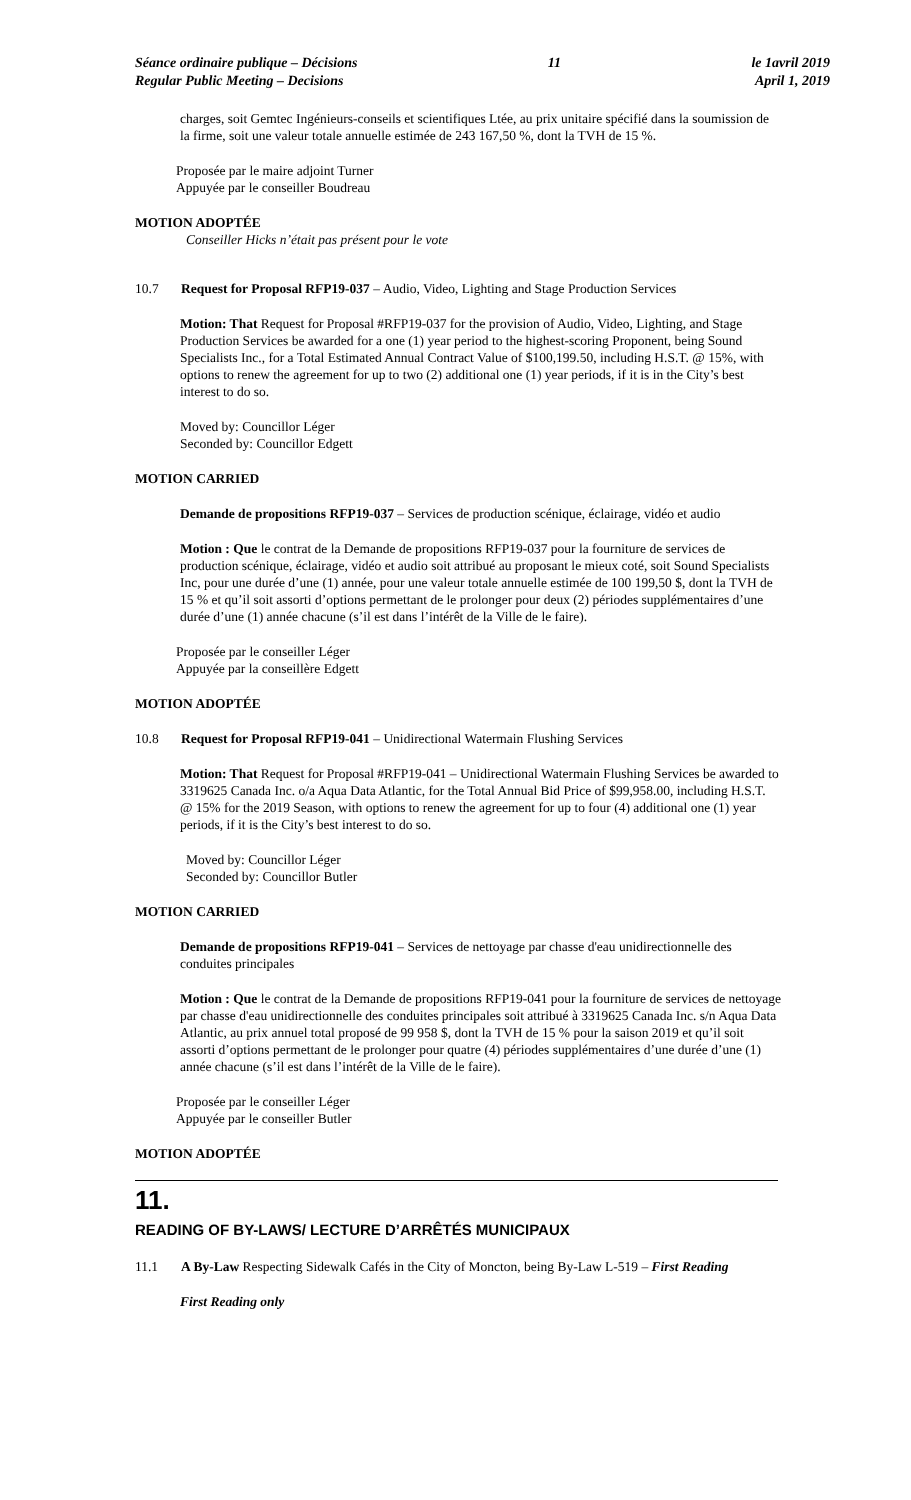Séance ordinaire publique – Décisions
Regular Public Meeting – Decisions
11 le 1avril 2019
April 1, 2019
charges, soit Gemtec Ingénieurs-conseils et scientifiques Ltée, au prix unitaire spécifié dans la soumission de la firme, soit une valeur totale annuelle estimée de 243 167,50 %, dont la TVH de 15 %.
Proposée par le maire adjoint Turner
Appuyée par le conseiller Boudreau
MOTION ADOPTÉE
Conseiller Hicks n’était pas présent pour le vote
10.7 Request for Proposal RFP19-037 – Audio, Video, Lighting and Stage Production Services
Motion: That Request for Proposal #RFP19-037 for the provision of Audio, Video, Lighting, and Stage Production Services be awarded for a one (1) year period to the highest-scoring Proponent, being Sound Specialists Inc., for a Total Estimated Annual Contract Value of $100,199.50, including H.S.T. @ 15%, with options to renew the agreement for up to two (2) additional one (1) year periods, if it is in the City’s best interest to do so.
Moved by: Councillor Léger
Seconded by: Councillor Edgett
MOTION CARRIED
Demande de propositions RFP19-037 – Services de production scénique, éclairage, vidéo et audio
Motion : Que le contrat de la Demande de propositions RFP19-037 pour la fourniture de services de production scénique, éclairage, vidéo et audio soit attribué au proposant le mieux coté, soit Sound Specialists Inc, pour une durée d’une (1) année, pour une valeur totale annuelle estimée de 100 199,50 $, dont la TVH de 15 % et qu’il soit assorti d’options permettant de le prolonger pour deux (2) périodes supplémentaires d’une durée d’une (1) année chacune (s’il est dans l’intérêt de la Ville de le faire).
Proposée par le conseiller Léger
Appuyée par la conseillère Edgett
MOTION ADOPTÉE
10.8 Request for Proposal RFP19-041 – Unidirectional Watermain Flushing Services
Motion: That Request for Proposal #RFP19-041 – Unidirectional Watermain Flushing Services be awarded to 3319625 Canada Inc. o/a Aqua Data Atlantic, for the Total Annual Bid Price of $99,958.00, including H.S.T. @ 15% for the 2019 Season, with options to renew the agreement for up to four (4) additional one (1) year periods, if it is the City’s best interest to do so.
Moved by: Councillor Léger
Seconded by: Councillor Butler
MOTION CARRIED
Demande de propositions RFP19-041 – Services de nettoyage par chasse d'eau unidirectionnelle des conduites principales
Motion : Que le contrat de la Demande de propositions RFP19-041 pour la fourniture de services de nettoyage par chasse d'eau unidirectionnelle des conduites principales soit attribué à 3319625 Canada Inc. s/n Aqua Data Atlantic, au prix annuel total proposé de 99 958 $, dont la TVH de 15 % pour la saison 2019 et qu’il soit assorti d’options permettant de le prolonger pour quatre (4) périodes supplémentaires d’une durée d’une (1) année chacune (s’il est dans l’intérêt de la Ville de le faire).
Proposée par le conseiller Léger
Appuyée par le conseiller Butler
MOTION ADOPTÉE
11.
READING OF BY-LAWS/ LECTURE D’ARRÊTÉS MUNICIPAUX
11.1 A By-Law Respecting Sidewalk Cafés in the City of Moncton, being By-Law L-519 – First Reading
First Reading only